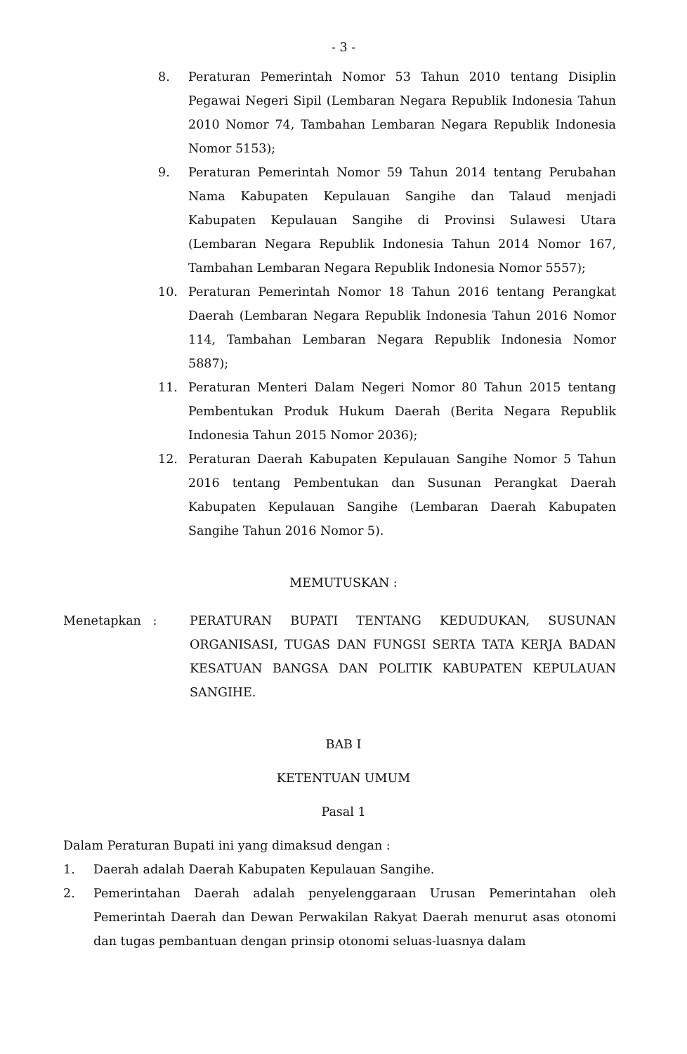- 3 -
8. Peraturan Pemerintah Nomor 53 Tahun 2010 tentang Disiplin Pegawai Negeri Sipil (Lembaran Negara Republik Indonesia Tahun 2010 Nomor 74, Tambahan Lembaran Negara Republik Indonesia Nomor 5153);
9. Peraturan Pemerintah Nomor 59 Tahun 2014 tentang Perubahan Nama Kabupaten Kepulauan Sangihe dan Talaud menjadi Kabupaten Kepulauan Sangihe di Provinsi Sulawesi Utara (Lembaran Negara Republik Indonesia Tahun 2014 Nomor 167, Tambahan Lembaran Negara Republik Indonesia Nomor 5557);
10. Peraturan Pemerintah Nomor 18 Tahun 2016 tentang Perangkat Daerah (Lembaran Negara Republik Indonesia Tahun 2016 Nomor 114, Tambahan Lembaran Negara Republik Indonesia Nomor 5887);
11. Peraturan Menteri Dalam Negeri Nomor 80 Tahun 2015 tentang Pembentukan Produk Hukum Daerah (Berita Negara Republik Indonesia Tahun 2015 Nomor 2036);
12. Peraturan Daerah Kabupaten Kepulauan Sangihe Nomor 5 Tahun 2016 tentang Pembentukan dan Susunan Perangkat Daerah Kabupaten Kepulauan Sangihe (Lembaran Daerah Kabupaten Sangihe Tahun 2016 Nomor 5).
MEMUTUSKAN :
Menetapkan : PERATURAN BUPATI TENTANG KEDUDUKAN, SUSUNAN ORGANISASI, TUGAS DAN FUNGSI SERTA TATA KERJA BADAN KESATUAN BANGSA DAN POLITIK KABUPATEN KEPULAUAN SANGIHE.
BAB I
KETENTUAN UMUM
Pasal 1
Dalam Peraturan Bupati ini yang dimaksud dengan :
1. Daerah adalah Daerah Kabupaten Kepulauan Sangihe.
2. Pemerintahan Daerah adalah penyelenggaraan Urusan Pemerintahan oleh Pemerintah Daerah dan Dewan Perwakilan Rakyat Daerah menurut asas otonomi dan tugas pembantuan dengan prinsip otonomi seluas-luasnya dalam